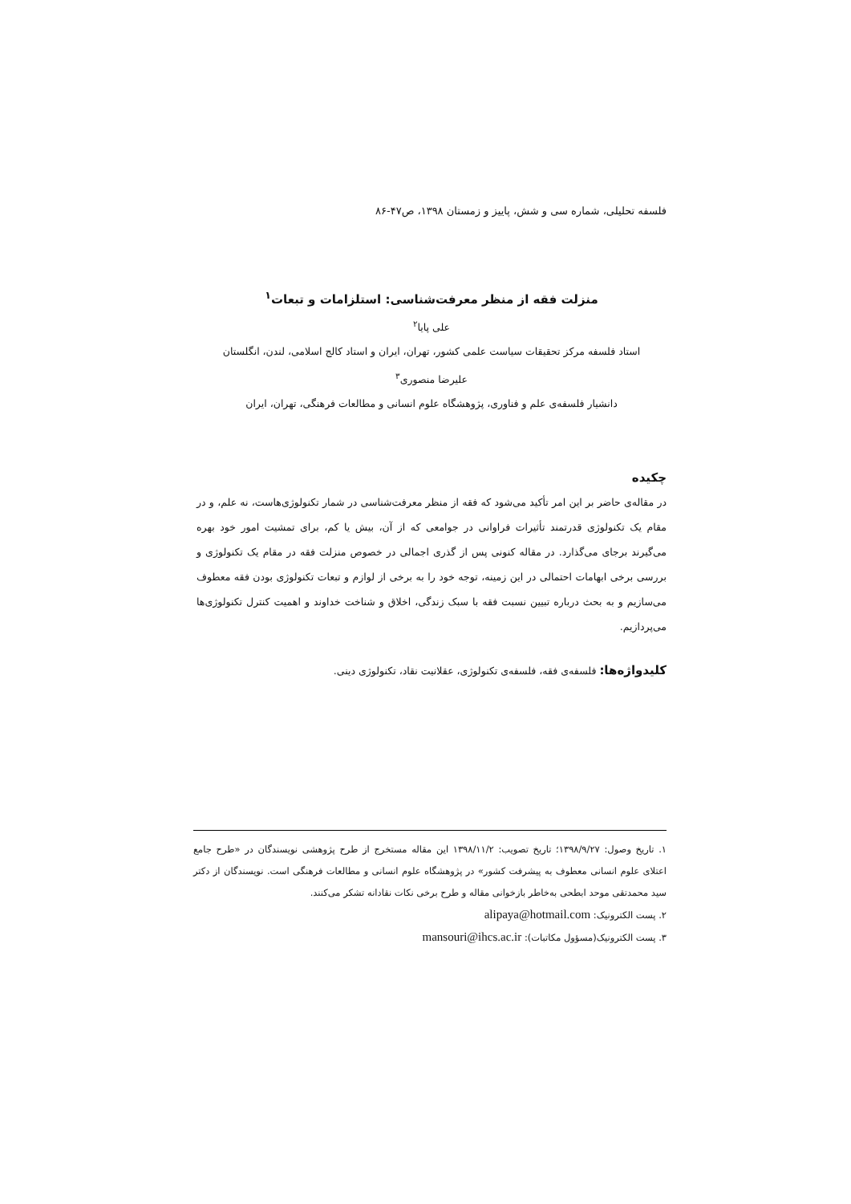فلسفه تحلیلی، شماره سی و شش، پاییز و زمستان ۱۳۹۸، ص۴۷-۸۶
منزلت فقه از منظر معرفت‌شناسی: استلزامات و تبعات<sup>۱</sup>
علی پایا<sup>۲</sup>
استاد فلسفه مرکز تحقیقات سیاست علمی کشور، تهران، ایران و استاد کالج اسلامی، لندن، انگلستان
علیرضا منصوری<sup>۳</sup>
دانشیار فلسفه‌ی علم و فناوری، پژوهشگاه علوم انسانی و مطالعات فرهنگی، تهران، ایران
چکیده
در مقاله‌ی حاضر بر این امر تأکید می‌شود که فقه از منظر معرفت‌شناسی در شمار تکنولوژی‌هاست، نه علم، و در مقام یک تکنولوژی قدرتمند تأثیرات فراوانی در جوامعی که از آن، بیش یا کم، برای تمشیت امور خود بهره می‌گیرند برجای می‌گذارد. در مقاله کنونی پس از گذری اجمالی در خصوص منزلت فقه در مقام یک تکنولوژی و بررسی برخی ابهامات احتمالی در این زمینه، توجه خود را به برخی از لوازم و تبعات تکنولوژی بودن فقه معطوف می‌سازیم و به بحث درباره تبیین نسبت فقه با سبک زندگی، اخلاق و شناخت خداوند و اهمیت کنترل تکنولوژی‌ها می‌پردازیم.
کلیدواژه‌ها: فلسفه‌ی فقه، فلسفه‌ی تکنولوژی، عقلانیت نقاد، تکنولوژی دینی.
۱. تاریخ وصول: ۱۳۹۸/۹/۲۷؛ تاریخ تصویب: ۱۳۹۸/۱۱/۲ این مقاله مستخرج از طرح پژوهشی نویسندگان در «طرح جامع اعتلای علوم انسانی معطوف به پیشرفت کشور» در پژوهشگاه علوم انسانی و مطالعات فرهنگی است. نویسندگان از دکتر سید محمدتقی موحد ابطحی به‌خاطر بازخوانی مقاله و طرح برخی نکات نقادانه تشکر می‌کنند.
۲. پست الکترونیک: alipaya@hotmail.com
۳. پست الکترونیک(مسؤول مکاتبات): mansouri@ihcs.ac.ir